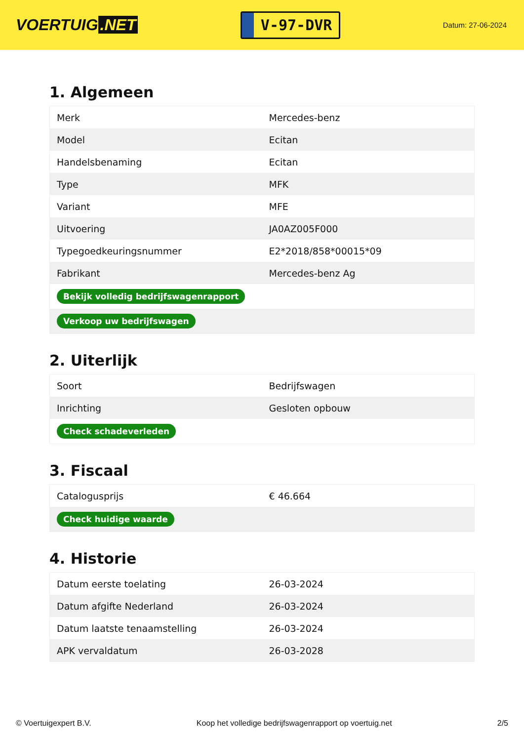VOERTUIG.NET
V-97-DVR
Datum: 27-06-2024
1. Algemeen
| Merk | Mercedes-benz |
| Model | Ecitan |
| Handelsbenaming | Ecitan |
| Type | MFK |
| Variant | MFE |
| Uitvoering | JA0AZ005F000 |
| Typegoedkeuringsnummer | E2*2018/858*00015*09 |
| Fabrikant | Mercedes-benz Ag |
| Bekijk volledig bedrijfswagenrapport | |
| Verkoop uw bedrijfswagen | |
2. Uiterlijk
| Soort | Bedrijfswagen |
| Inrichting | Gesloten opbouw |
| Check schadeverleden | |
3. Fiscaal
| Catalogusprijs | € 46.664 |
| Check huidige waarde | |
4. Historie
| Datum eerste toelating | 26-03-2024 |
| Datum afgifte Nederland | 26-03-2024 |
| Datum laatste tenaamstelling | 26-03-2024 |
| APK vervaldatum | 26-03-2028 |
© Voertuigexpert B.V. Koop het volledige bedrijfswagenrapport op voertuig.net 2/5